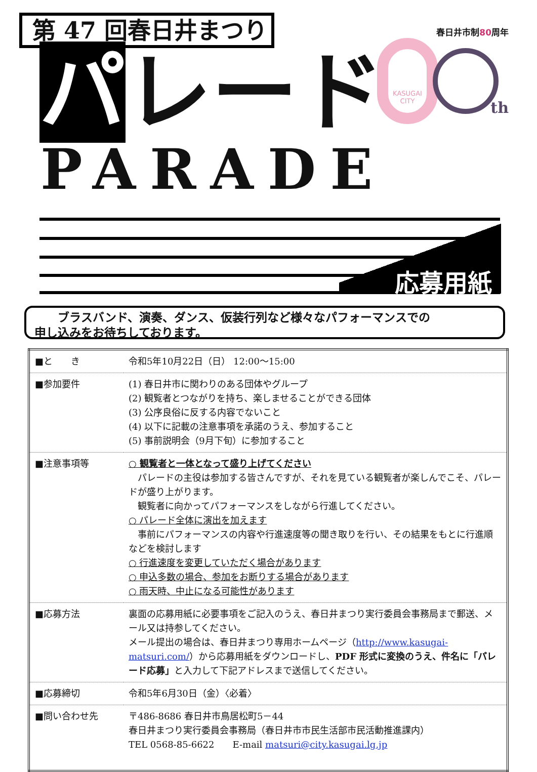第 47 回春日井まつり
春日井市制80周年
KASUGAI CITY
th
パレード
PARADE
応募用紙
　　ブラスバンド、演奏、ダンス、仮装行列など様々なパフォーマンスでの
申し込みをお待ちしております。
| ■と き | 令和5年10月22日（日） 12:00～15:00 |
| ■参加要件 | (1) 春日井市に関わりのある団体やグループ (2) 観覧者とつながりを持ち、楽しませることができる団体 (3) 公序良俗に反する内容でないこと (4) 以下に記載の注意事項を承諾のうえ、参加すること (5) 事前説明会（9月下旬）に参加すること |
| ■注意事項等 | ○ 観覧者と一体となって盛り上げてください パレードの主役は参加する皆さんですが、それを見ている観覧者が楽しんでこそ、パレードが盛り上がります。 観覧者に向かってパフォーマンスをしながら行進してください。 ○ パレード全体に演出を加えます 事前にパフォーマンスの内容や行進速度等の聞き取りを行い、その結果をもとに行進順などを検討します ○ 行進速度を変更していただく場合があります ○ 申込多数の場合、参加をお断りする場合があります ○ 雨天時、中止になる可能性があります |
| ■応募方法 | 裏面の応募用紙に必要事項をご記入のうえ、春日井まつり実行委員会事務局まで郵送、メール又は持参してください。 メール提出の場合は、春日井まつり専用ホームページ（ http://www.kasugai-matsuri.com/ ）から応募用紙をダウンロードし、 PDF 形式に変換のうえ、件名に「パレード応募」 と入力して下記アドレスまで送信してください。 |
| ■応募締切 | 令和5年6月30日（金）〈必着〉 |
| ■問い合わせ先 | 〒486-8686 春日井市鳥居松町5－44 春日井まつり実行委員会事務局（春日井市市民生活部市民活動推進課内） TEL 0568-85-6622 E-mail matsuri@city.kasugai.lg.jp |